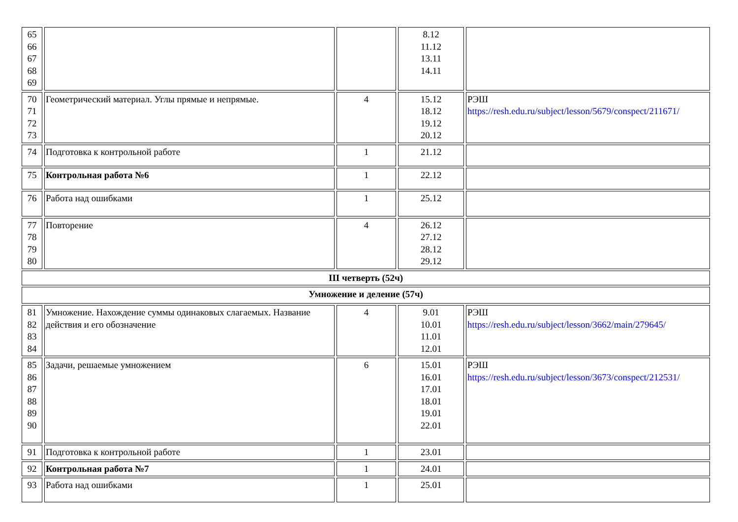| 65 66 67 68 69 | | | 8.12 11.12 13.11 14.11 | |
| 70 71 72 73 | Геометрический материал. Углы прямые и непрямые. | 4 | 15.12 18.12 19.12 20.12 | РЭШ https://resh.edu.ru/subject/lesson/5679/conspect/211671/ |
| 74 | Подготовка к контрольной работе | 1 | 21.12 | |
| 75 | Контрольная работа №6 | 1 | 22.12 | |
| 76 | Работа над ошибками | 1 | 25.12 | |
| 77 78 79 80 | Повторение | 4 | 26.12 27.12 28.12 29.12 | |
| III четверть (52ч) | | | | |
| Умножение и деление (57ч) | | | | |
| 81 82 83 84 | Умножение. Нахождение суммы одинаковых слагаемых. Название действия и его обозначение | 4 | 9.01 10.01 11.01 12.01 | РЭШ https://resh.edu.ru/subject/lesson/3662/main/279645/ |
| 85 86 87 88 89 90 | Задачи, решаемые умножением | 6 | 15.01 16.01 17.01 18.01 19.01 22.01 | РЭШ https://resh.edu.ru/subject/lesson/3673/conspect/212531/ |
| 91 | Подготовка к контрольной работе | 1 | 23.01 | |
| 92 | Контрольная работа №7 | 1 | 24.01 | |
| 93 | Работа над ошибками | 1 | 25.01 | |